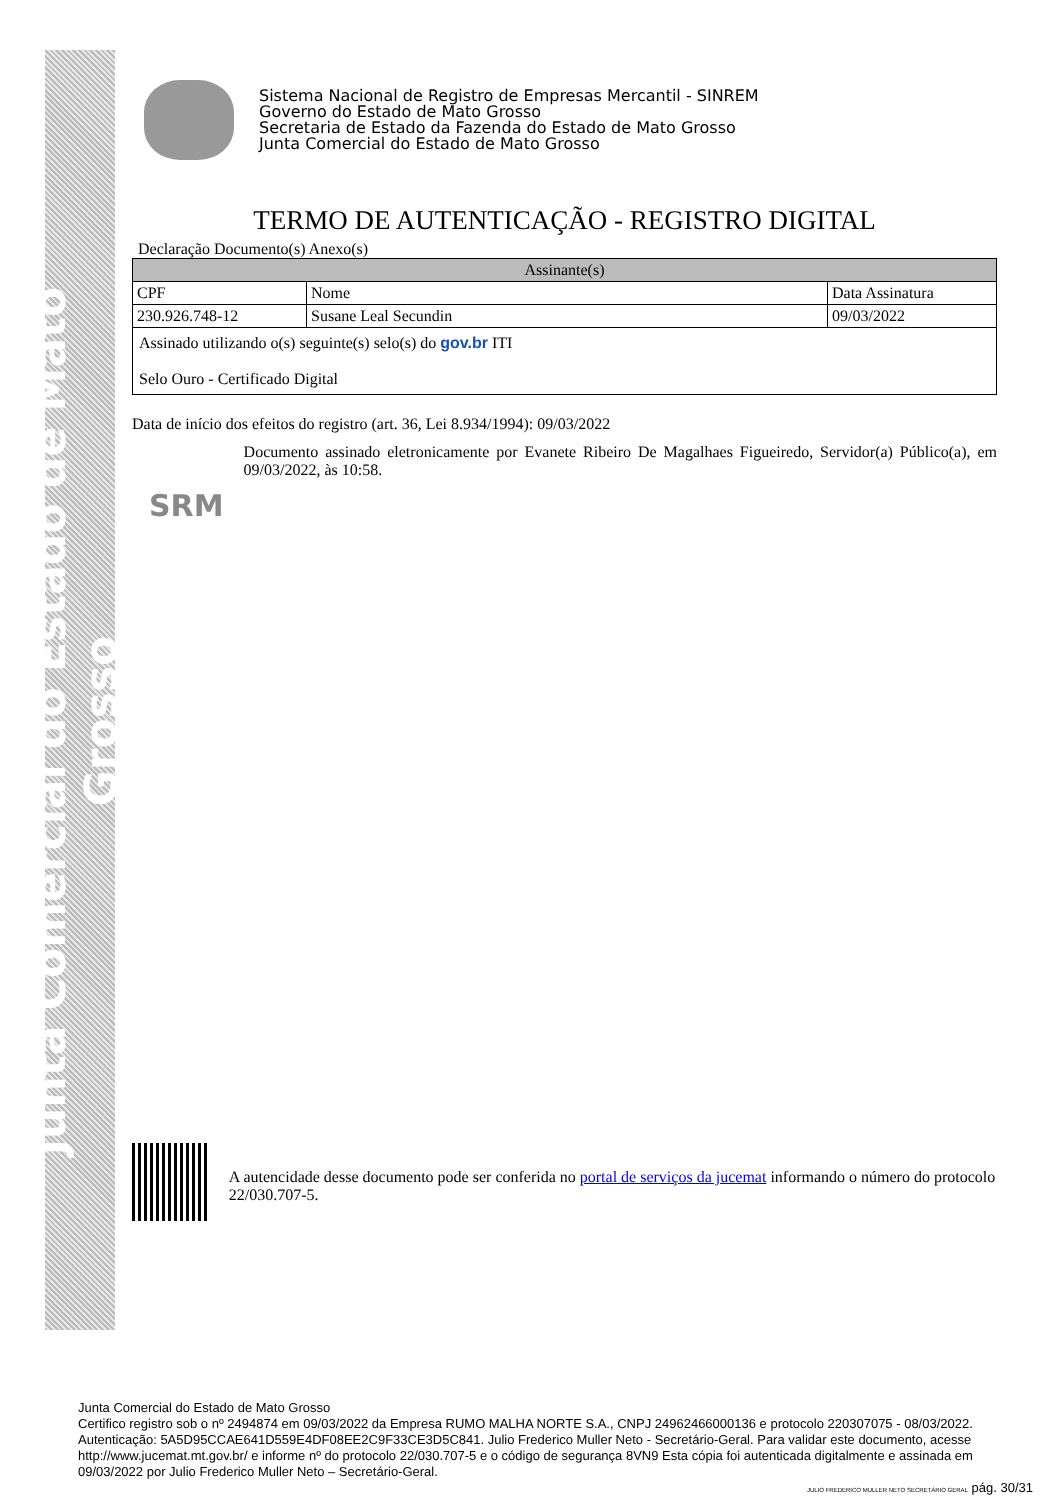Junta Comercial do Estado de Mato Grosso
Sistema Nacional de Registro de Empresas Mercantil - SINREM
Governo do Estado de Mato Grosso
Secretaria de Estado da Fazenda do Estado de Mato Grosso
Junta Comercial do Estado de Mato Grosso
TERMO DE AUTENTICAÇÃO - REGISTRO DIGITAL
Declaração Documento(s) Anexo(s)
| Assinante(s) | | |
| --- | --- | --- |
| CPF | Nome | Data Assinatura |
| 230.926.748-12 | Susane Leal Secundin | 09/03/2022 |
| Assinado utilizando o(s) seguinte(s) selo(s) do gov.br ITI Selo Ouro - Certificado Digital | | |
Data de início dos efeitos do registro (art. 36, Lei 8.934/1994): 09/03/2022
SRM
Documento assinado eletronicamente por Evanete Ribeiro De Magalhaes Figueiredo, Servidor(a) Público(a), em 09/03/2022, às 10:58.
A autencidade desse documento pode ser conferida no portal de serviços da jucemat informando o número do protocolo 22/030.707-5.
Junta Comercial do Estado de Mato Grosso
Certifico registro sob o nº 2494874 em 09/03/2022 da Empresa RUMO MALHA NORTE S.A., CNPJ 24962466000136 e protocolo 220307075 - 08/03/2022. Autenticação: 5A5D95CCAE641D559E4DF08EE2C9F33CE3D5C841. Julio Frederico Muller Neto - Secretário-Geral. Para validar este documento, acesse http://www.jucemat.mt.gov.br/ e informe nº do protocolo 22/030.707-5 e o código de segurança 8VN9 Esta cópia foi autenticada digitalmente e assinada em 09/03/2022 por Julio Frederico Muller Neto – Secretário-Geral.
JULIO FREDERICO MULLER NETO SECRETÁRIO GERAL pág. 30/31